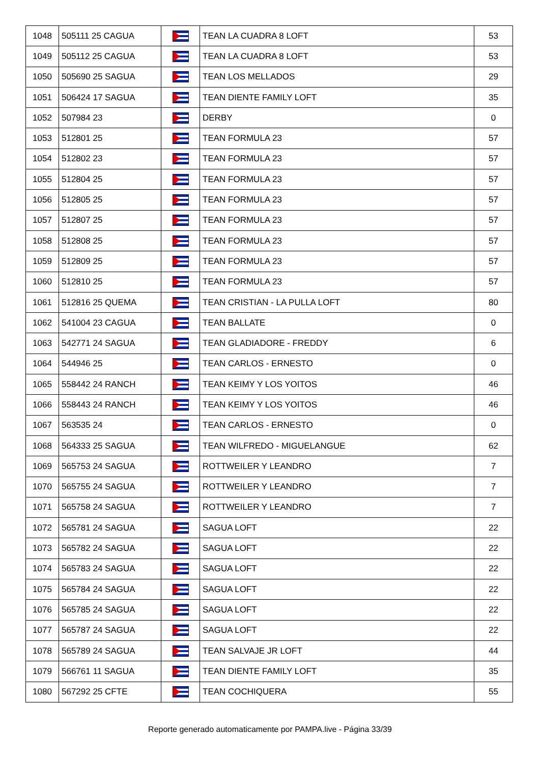| 1048 | 505111 25 CAGUA | | TEAN LA CUADRA 8 LOFT | 53 |
| 1049 | 505112 25 CAGUA | | TEAN LA CUADRA 8 LOFT | 53 |
| 1050 | 505690 25 SAGUA | | TEAN LOS MELLADOS | 29 |
| 1051 | 506424 17 SAGUA | | TEAN DIENTE FAMILY LOFT | 35 |
| 1052 | 507984 23 | | DERBY | 0 |
| 1053 | 512801 25 | | TEAN FORMULA 23 | 57 |
| 1054 | 512802 23 | | TEAN FORMULA 23 | 57 |
| 1055 | 512804 25 | | TEAN FORMULA 23 | 57 |
| 1056 | 512805 25 | | TEAN FORMULA 23 | 57 |
| 1057 | 512807 25 | | TEAN FORMULA 23 | 57 |
| 1058 | 512808 25 | | TEAN FORMULA 23 | 57 |
| 1059 | 512809 25 | | TEAN FORMULA 23 | 57 |
| 1060 | 512810 25 | | TEAN FORMULA 23 | 57 |
| 1061 | 512816 25 QUEMA | | TEAN CRISTIAN - LA PULLA LOFT | 80 |
| 1062 | 541004 23 CAGUA | | TEAN BALLATE | 0 |
| 1063 | 542771 24 SAGUA | | TEAN GLADIADORE - FREDDY | 6 |
| 1064 | 544946 25 | | TEAN CARLOS - ERNESTO | 0 |
| 1065 | 558442 24 RANCH | | TEAN KEIMY Y LOS YOITOS | 46 |
| 1066 | 558443 24 RANCH | | TEAN KEIMY Y LOS YOITOS | 46 |
| 1067 | 563535 24 | | TEAN CARLOS - ERNESTO | 0 |
| 1068 | 564333 25 SAGUA | | TEAN WILFREDO - MIGUELANGUE | 62 |
| 1069 | 565753 24 SAGUA | | ROTTWEILER Y LEANDRO | 7 |
| 1070 | 565755 24 SAGUA | | ROTTWEILER Y LEANDRO | 7 |
| 1071 | 565758 24 SAGUA | | ROTTWEILER Y LEANDRO | 7 |
| 1072 | 565781 24 SAGUA | | SAGUA LOFT | 22 |
| 1073 | 565782 24 SAGUA | | SAGUA LOFT | 22 |
| 1074 | 565783 24 SAGUA | | SAGUA LOFT | 22 |
| 1075 | 565784 24 SAGUA | | SAGUA LOFT | 22 |
| 1076 | 565785 24 SAGUA | | SAGUA LOFT | 22 |
| 1077 | 565787 24 SAGUA | | SAGUA LOFT | 22 |
| 1078 | 565789 24 SAGUA | | TEAN SALVAJE JR LOFT | 44 |
| 1079 | 566761 11 SAGUA | | TEAN DIENTE FAMILY LOFT | 35 |
| 1080 | 567292 25 CFTE | | TEAN COCHIQUERA | 55 |
Reporte generado automaticamente por PAMPA.live - Página 33/39